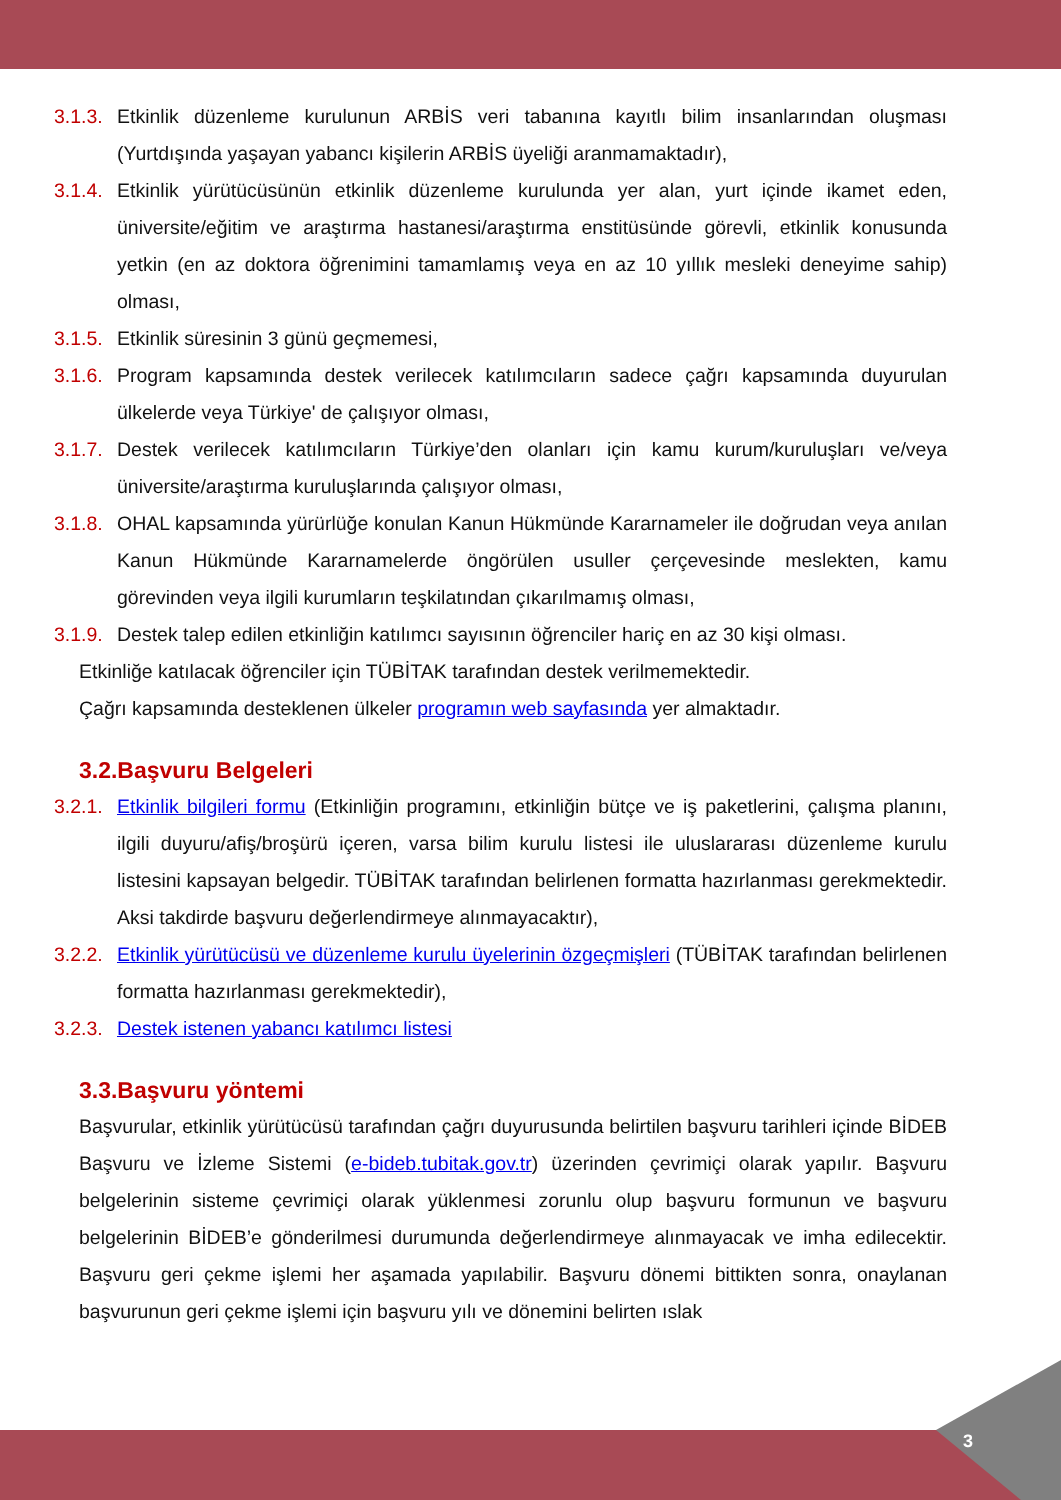3.1.3. Etkinlik düzenleme kurulunun ARBİS veri tabanına kayıtlı bilim insanlarından oluşması (Yurtdışında yaşayan yabancı kişilerin ARBİS üyeliği aranmamaktadır),
3.1.4. Etkinlik yürütücüsünün etkinlik düzenleme kurulunda yer alan, yurt içinde ikamet eden, üniversite/eğitim ve araştırma hastanesi/araştırma enstitüsünde görevli, etkinlik konusunda yetkin (en az doktora öğrenimini tamamlamış veya en az 10 yıllık mesleki deneyime sahip) olması,
3.1.5. Etkinlik süresinin 3 günü geçmemesi,
3.1.6. Program kapsamında destek verilecek katılımcıların sadece çağrı kapsamında duyurulan ülkelerde veya Türkiye' de çalışıyor olması,
3.1.7. Destek verilecek katılımcıların Türkiye’den olanları için kamu kurum/kuruluşları ve/veya üniversite/araştırma kuruluşlarında çalışıyor olması,
3.1.8. OHAL kapsamında yürürlüğe konulan Kanun Hükmünde Kararnameler ile doğrudan veya anılan Kanun Hükmünde Kararnamelerde öngörülen usuller çerçevesinde meslekten, kamu görevinden veya ilgili kurumların teşkilatından çıkarılmamış olması,
3.1.9. Destek talep edilen etkinliğin katılımcı sayısının öğrenciler hariç en az 30 kişi olması.
Etkinliğe katılacak öğrenciler için TÜBİTAK tarafından destek verilmemektedir.
Çağrı kapsamında desteklenen ülkeler programın web sayfasında yer almaktadır.
3.2.Başvuru Belgeleri
3.2.1. Etkinlik bilgileri formu (Etkinliğin programını, etkinliğin bütçe ve iş paketlerini, çalışma planını, ilgili duyuru/afiş/broşürü içeren, varsa bilim kurulu listesi ile uluslararası düzenleme kurulu listesini kapsayan belgedir. TÜBİTAK tarafından belirlenen formatta hazırlanması gerekmektedir. Aksi takdirde başvuru değerlendirmeye alınmayacaktır),
3.2.2. Etkinlik yürütücüsü ve düzenleme kurulu üyelerinin özgeçmişleri (TÜBİTAK tarafından belirlenen formatta hazırlanması gerekmektedir),
3.2.3. Destek istenen yabancı katılımcı listesi
3.3.Başvuru yöntemi
Başvurular, etkinlik yürütücüsü tarafından çağrı duyurusunda belirtilen başvuru tarihleri içinde BİDEB Başvuru ve İzleme Sistemi (e-bideb.tubitak.gov.tr) üzerinden çevrimiçi olarak yapılır. Başvuru belgelerinin sisteme çevrimiçi olarak yüklenmesi zorunlu olup başvuru formunun ve başvuru belgelerinin BİDEB’e gönderilmesi durumunda değerlendirmeye alınmayacak ve imha edilecektir. Başvuru geri çekme işlemi her aşamada yapılabilir. Başvuru dönemi bittikten sonra, onaylanan başvurunun geri çekme işlemi için başvuru yılı ve dönemini belirten ıslak
3